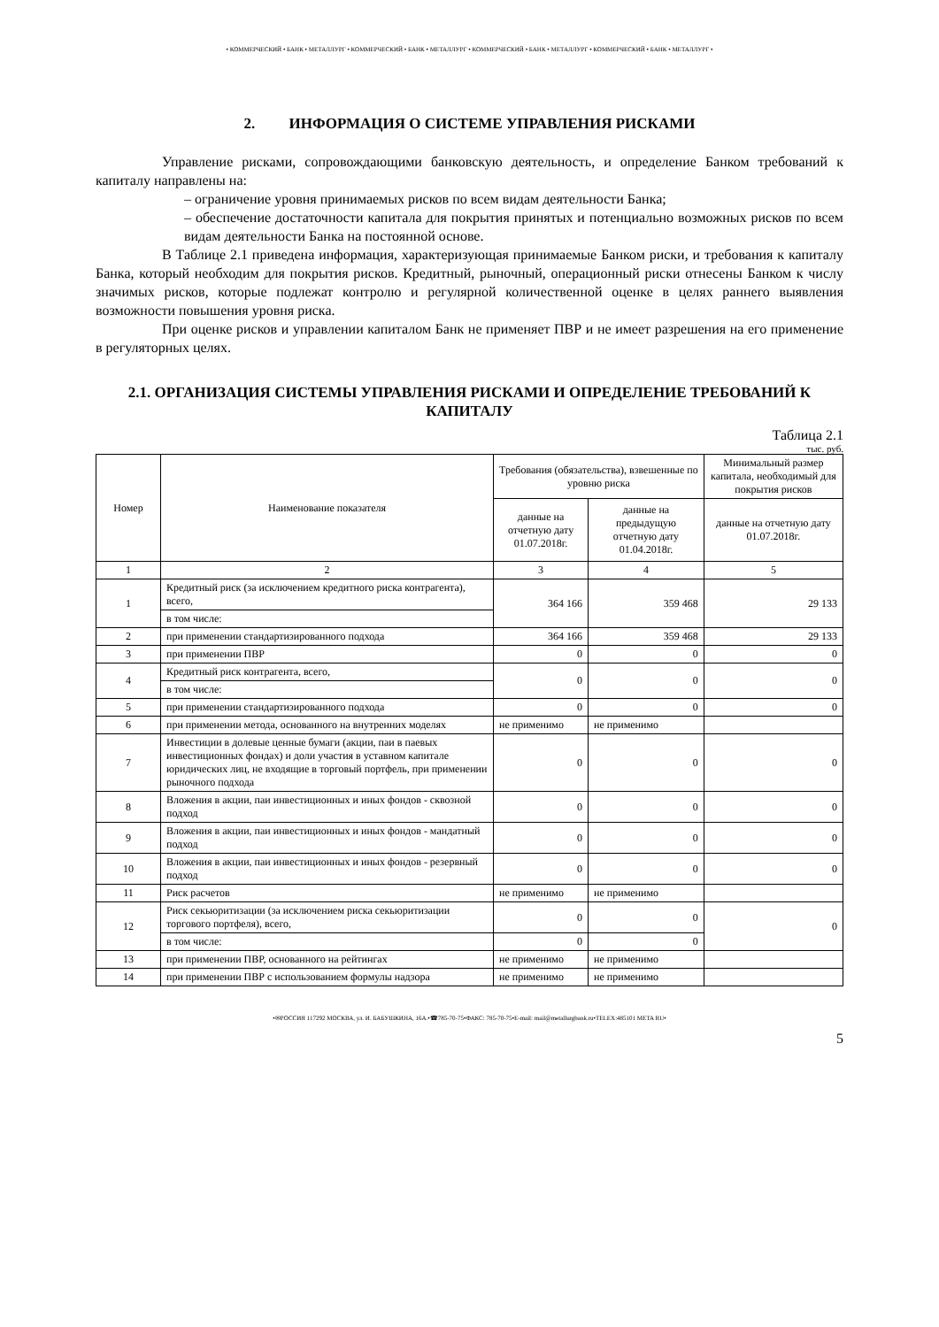• КОММЕРЧЕСКИЙ • БАНК • МЕТАЛЛУРГ • КОММЕРЧЕСКИЙ • БАНК • МЕТАЛЛУРГ • КОММЕРЧЕСКИЙ • БАНК • МЕТАЛЛУРГ • КОММЕРЧЕСКИЙ • БАНК • МЕТАЛЛУРГ •
2. ИНФОРМАЦИЯ О СИСТЕМЕ УПРАВЛЕНИЯ РИСКАМИ
Управление рисками, сопровождающими банковскую деятельность, и определение Банком требований к капиталу направлены на:
– ограничение уровня принимаемых рисков по всем видам деятельности Банка;
– обеспечение достаточности капитала для покрытия принятых и потенциально возможных рисков по всем видам деятельности Банка на постоянной основе.
В Таблице 2.1 приведена информация, характеризующая принимаемые Банком риски, и требования к капиталу Банка, который необходим для покрытия рисков. Кредитный, рыночный, операционный риски отнесены Банком к числу значимых рисков, которые подлежат контролю и регулярной количественной оценке в целях раннего выявления возможности повышения уровня риска.
При оценке рисков и управлении капиталом Банк не применяет ПВР и не имеет разрешения на его применение в регуляторных целях.
2.1. ОРГАНИЗАЦИЯ СИСТЕМЫ УПРАВЛЕНИЯ РИСКАМИ И ОПРЕДЕЛЕНИЕ ТРЕБОВАНИЙ К КАПИТАЛУ
Таблица 2.1
тыс. руб.
| Номер | Наименование показателя | Требования (обязательства), взвешенные по уровню риска | | Минимальный размер капитала, необходимый для покрытия рисков |
| --- | --- | --- | --- | --- |
| | | данные на отчетную дату 01.07.2018г. | данные на предыдущую отчетную дату 01.04.2018г. | данные на отчетную дату 01.07.2018г. |
| 1 | 2 | 3 | 4 | 5 |
| 1 | Кредитный риск (за исключением кредитного риска контрагента), всего, | 364 166 | 359 468 | 29 133 |
| | в том числе: | | | |
| 2 | при применении стандартизированного подхода | 364 166 | 359 468 | 29 133 |
| 3 | при применении ПВР | 0 | 0 | 0 |
| 4 | Кредитный риск контрагента, всего, | 0 | 0 | 0 |
| | в том числе: | | | |
| 5 | при применении стандартизированного подхода | 0 | 0 | 0 |
| 6 | при применении метода, основанного на внутренних моделях | не применимо | не применимо | |
| 7 | Инвестиции в долевые ценные бумаги (акции, паи в паевых инвестиционных фондах) и доли участия в уставном капитале юридических лиц, не входящие в торговый портфель, при применении рыночного подхода | 0 | 0 | 0 |
| 8 | Вложения в акции, паи инвестиционных и иных фондов - сквозной подход | 0 | 0 | 0 |
| 9 | Вложения в акции, паи инвестиционных и иных фондов - мандатный подход | 0 | 0 | 0 |
| 10 | Вложения в акции, паи инвестиционных и иных фондов - резервный подход | 0 | 0 | 0 |
| 11 | Риск расчетов | не применимо | не применимо | |
| 12 | Риск секьюритизации (за исключением риска секьюритизации торгового портфеля), всего, | 0 | 0 | 0 |
| | в том числе: | 0 | 0 | |
| 13 | при применении ПВР, основанного на рейтингах | не применимо | не применимо | |
| 14 | при применении ПВР с использованием формулы надзора | не применимо | не применимо | |
•✉РОССИЯ 117292 МОСКВА, ул. И. БАБУШКИНА, 16А.•☎785-70-75•ФАКС: 785-70-75•E-mail: mail@metallurgbank.ru•TELEX:485101 META RU•
5